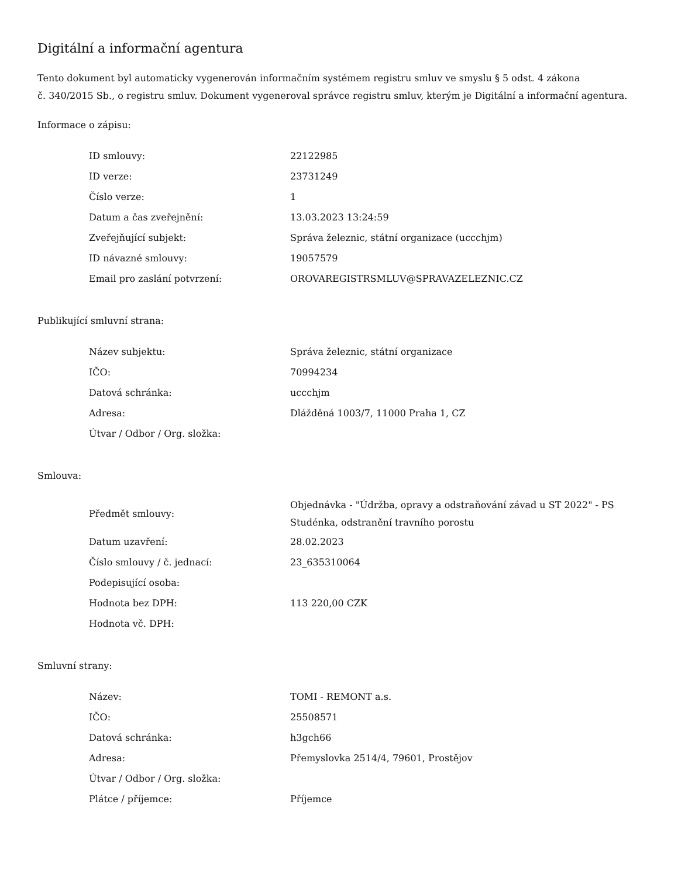Digitální a informační agentura
Tento dokument byl automaticky vygenerován informačním systémem registru smluv ve smyslu § 5 odst. 4 zákona
č. 340/2015 Sb., o registru smluv. Dokument vygeneroval správce registru smluv, kterým je Digitální a informační agentura.
Informace o zápisu:
| ID smlouvy: | 22122985 |
| ID verze: | 23731249 |
| Číslo verze: | 1 |
| Datum a čas zveřejnění: | 13.03.2023 13:24:59 |
| Zveřejňující subjekt: | Správa železnic, státní organizace (uccchjm) |
| ID návazné smlouvy: | 19057579 |
| Email pro zaslání potvrzení: | OROVAREGISTRSMLUV@SPRAVAZELEZNIC.CZ |
Publikující smluvní strana:
| Název subjektu: | Správa železnic, státní organizace |
| IČO: | 70994234 |
| Datová schránka: | uccchjm |
| Adresa: | Dlážděná 1003/7, 11000 Praha 1, CZ |
| Útvar / Odbor / Org. složka: | |
Smlouva:
| Předmět smlouvy: | Objednávka - "Údržba, opravy a odstraňování závad u ST 2022" - PS Studénka, odstranění travního porostu |
| Datum uzavření: | 28.02.2023 |
| Číslo smlouvy / č. jednací: | 23_635310064 |
| Podepisující osoba: | |
| Hodnota bez DPH: | 113 220,00 CZK |
| Hodnota vč. DPH: | |
Smluvní strany:
| Název: | TOMI - REMONT a.s. |
| IČO: | 25508571 |
| Datová schránka: | h3gch66 |
| Adresa: | Přemyslovka 2514/4, 79601, Prostějov |
| Útvar / Odbor / Org. složka: | |
| Plátce / příjemce: | Příjemce |